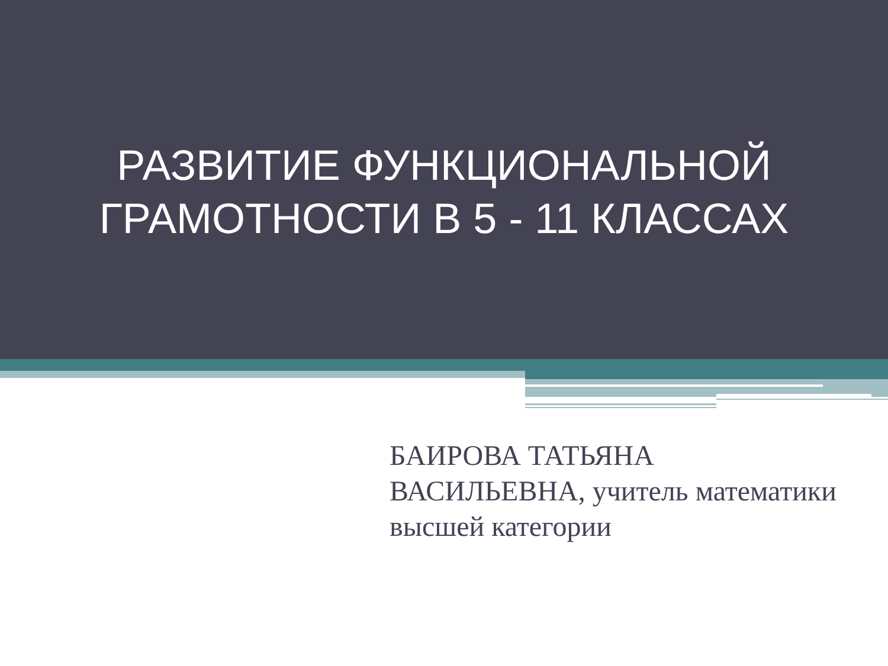РАЗВИТИЕ ФУНКЦИОНАЛЬНОЙ
ГРАМОТНОСТИ В 5 - 11 КЛАССАХ
БАИРОВА ТАТЬЯНА ВАСИЛЬЕВНА, учитель математики высшей категории